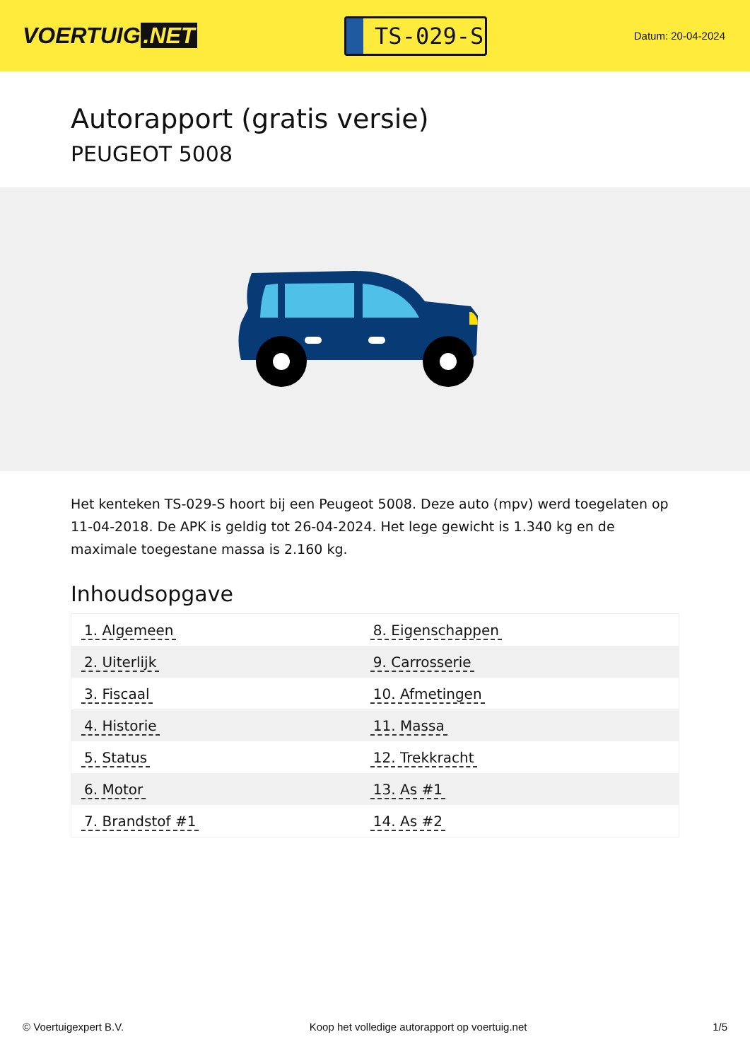VOERTUIG.NET
TS-029-S
Datum: 20-04-2024
Autorapport (gratis versie)
PEUGEOT 5008
Het kenteken TS-029-S hoort bij een Peugeot 5008. Deze auto (mpv) werd toegelaten op 11-04-2018. De APK is geldig tot 26-04-2024. Het lege gewicht is 1.340 kg en de maximale toegestane massa is 2.160 kg.
Inhoudsopgave
| 1. Algemeen | 8. Eigenschappen |
| 2. Uiterlijk | 9. Carrosserie |
| 3. Fiscaal | 10. Afmetingen |
| 4. Historie | 11. Massa |
| 5. Status | 12. Trekkracht |
| 6. Motor | 13. As #1 |
| 7. Brandstof #1 | 14. As #2 |
© Voertuigexpert B.V. Koop het volledige autorapport op voertuig.net 1/5